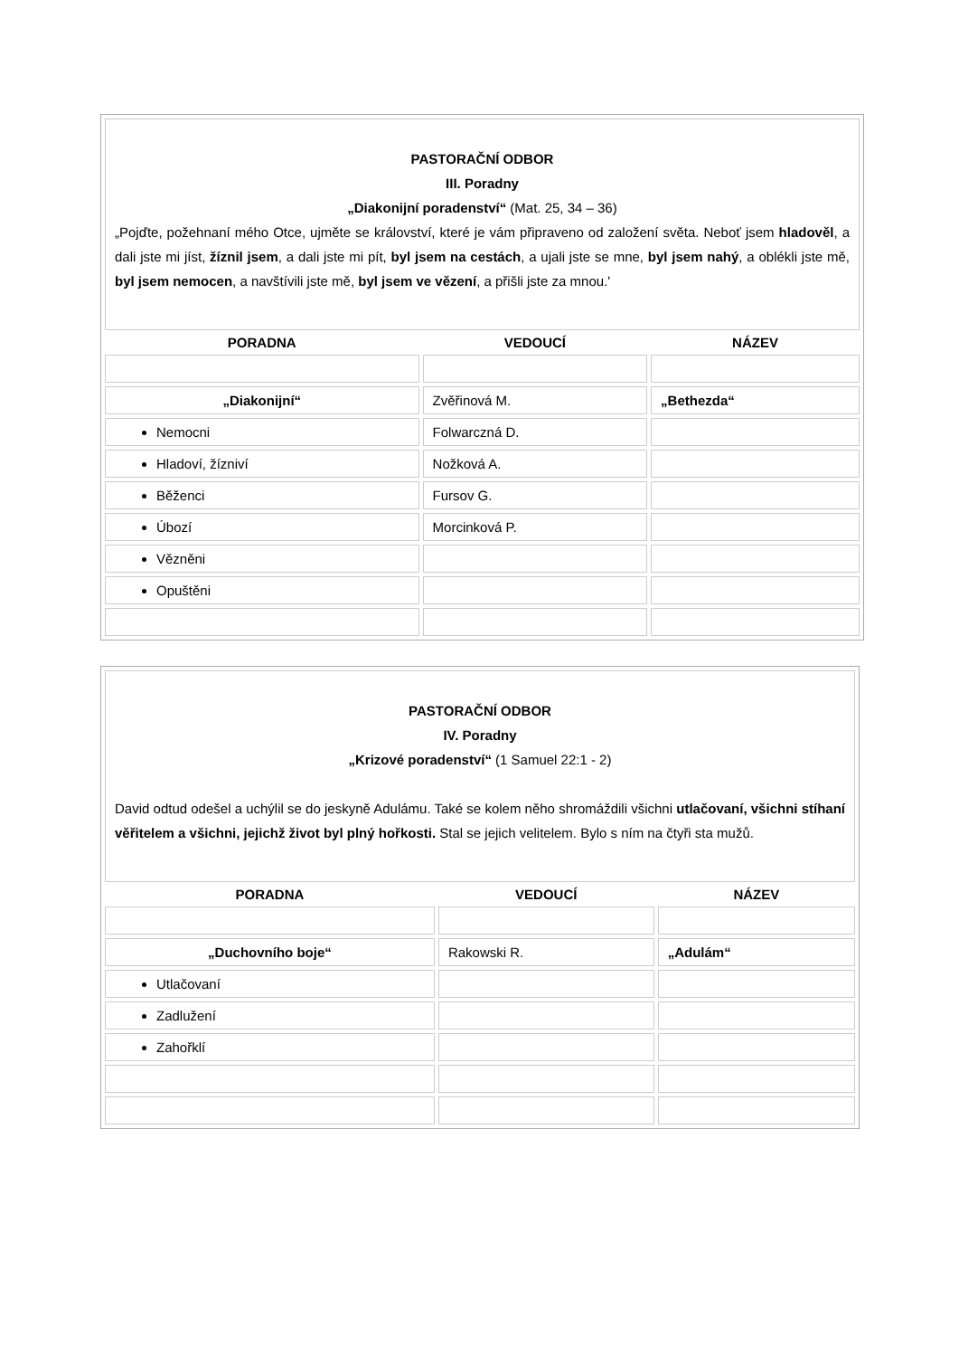| PASTORAČNÍ ODBOR III. Poradny „Diakonijní poradenství“ (Mat. 25, 34 – 36) „Pojďte, požehnaní mého Otce, ujměte se království, které je vám připraveno od založení světa. Neboť jsem hladověl , a dali jste mi jíst, žíznil jsem , a dali jste mi pít, byl jsem na cestách , a ujali jste se mne, byl jsem nahý , a oblékli jste mě, byl jsem nemocen , a navštívili jste mě, byl jsem ve vězení , a přišli jste za mnou.' | | |
| PORADNA | VEDOUCÍ | NÁZEV |
| „Diakonijní“ | Zvěřinová M. | „Bethezda“ |
| Nemocni | Folwarczná D. | |
| Hladoví, žízniví | Nožková A. | |
| Běženci | Fursov G. | |
| Úbozí | Morcinková P. | |
| Vězněni | | |
| Opuštěni | | |
| PASTORAČNÍ ODBOR IV. Poradny „Krizové poradenství“ (1 Samuel 22:1 - 2) David odtud odešel a uchýlil se do jeskyně Adulámu. Také se kolem něho shromáždili všichni utlačovaní, všichni stíhaní věřitelem a všichni, jejichž život byl plný hořkosti. Stal se jejich velitelem. Bylo s ním na čtyři sta mužů. | | |
| PORADNA | VEDOUCÍ | NÁZEV |
| „Duchovního boje“ | Rakowski R. | „Adulám“ |
| Utlačovaní | | |
| Zadlužení | | |
| Zahořklí | | |